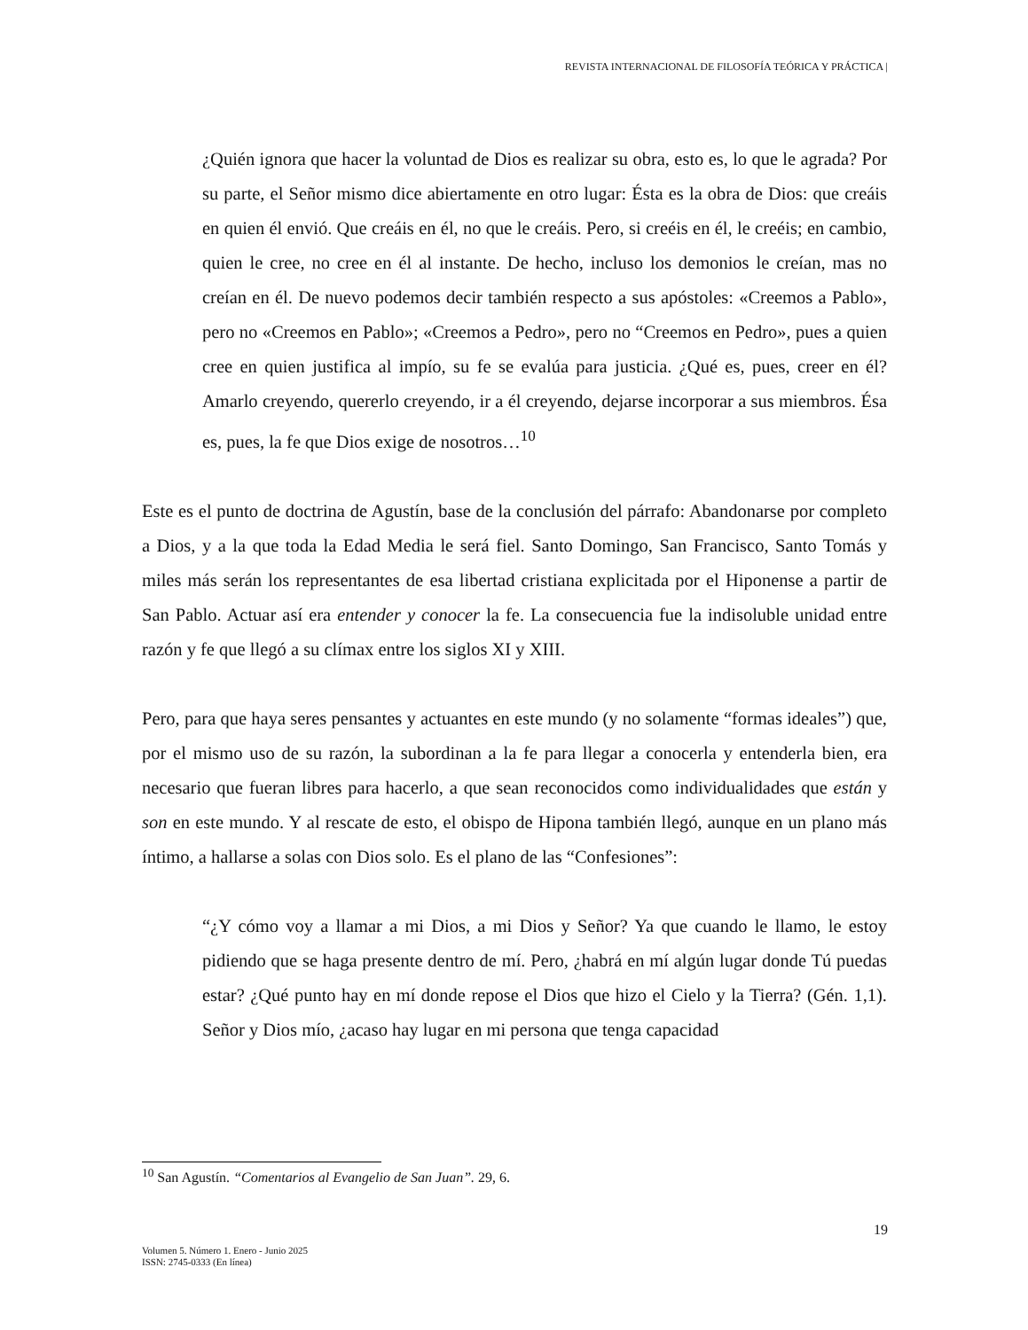REVISTA INTERNACIONAL DE FILOSOFÍA TEÓRICA Y PRÁCTICA |
¿Quién ignora que hacer la voluntad de Dios es realizar su obra, esto es, lo que le agrada? Por su parte, el Señor mismo dice abiertamente en otro lugar: Ésta es la obra de Dios: que creáis en quien él envió. Que creáis en él, no que le creáis. Pero, si creéis en él, le creéis; en cambio, quien le cree, no cree en él al instante. De hecho, incluso los demonios le creían, mas no creían en él. De nuevo podemos decir también respecto a sus apóstoles: «Creemos a Pablo», pero no «Creemos en Pablo»; «Creemos a Pedro», pero no “Creemos en Pedro», pues a quien cree en quien justifica al impío, su fe se evalúa para justicia. ¿Qué es, pues, creer en él? Amarlo creyendo, quererlo creyendo, ir a él creyendo, dejarse incorporar a sus miembros. Ésa es, pues, la fe que Dios exige de nosotros…<sup>10</sup>
Este es el punto de doctrina de Agustín, base de la conclusión del párrafo: Abandonarse por completo a Dios, y a la que toda la Edad Media le será fiel. Santo Domingo, San Francisco, Santo Tomás y miles más serán los representantes de esa libertad cristiana explicitada por el Hiponense a partir de San Pablo. Actuar así era entender y conocer la fe. La consecuencia fue la indisoluble unidad entre razón y fe que llegó a su clímax entre los siglos XI y XIII.
Pero, para que haya seres pensantes y actuantes en este mundo (y no solamente “formas ideales”) que, por el mismo uso de su razón, la subordinan a la fe para llegar a conocerla y entenderla bien, era necesario que fueran libres para hacerlo, a que sean reconocidos como individualidades que están y son en este mundo. Y al rescate de esto, el obispo de Hipona también llegó, aunque en un plano más íntimo, a hallarse a solas con Dios solo. Es el plano de las “Confesiones”:
“¿Y cómo voy a llamar a mi Dios, a mi Dios y Señor? Ya que cuando le llamo, le estoy pidiendo que se haga presente dentro de mí. Pero, ¿habrá en mí algún lugar donde Tú puedas estar? ¿Qué punto hay en mí donde repose el Dios que hizo el Cielo y la Tierra? (Gén. 1,1). Señor y Dios mío, ¿acaso hay lugar en mi persona que tenga capacidad
<sup>10</sup> San Agustín. “Comentarios al Evangelio de San Juan”. 29, 6.
19
Volumen 5. Número 1. Enero - Junio 2025
ISSN: 2745-0333 (En línea)